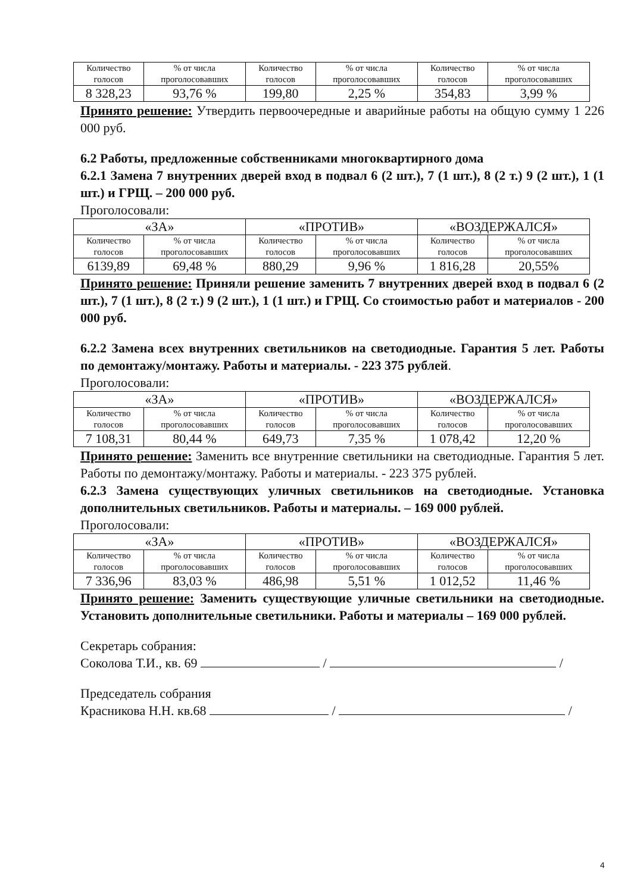| Количество голосов | % от числа проголосовавших | Количество голосов | % от числа проголосовавших | Количество голосов | % от числа проголосовавших |
| 8 328,23 | 93,76 % | 199,80 | 2,25 % | 354,83 | 3,99 % |
Принято решение: Утвердить первоочередные и аварийные работы на общую сумму 1 226 000 руб.
6.2 Работы, предложенные собственниками многоквартирного дома
6.2.1 Замена 7 внутренних дверей вход в подвал 6 (2 шт.), 7 (1 шт.), 8 (2 т.) 9 (2 шт.), 1 (1 шт.) и ГРЩ. – 200 000 руб.
Проголосовали:
| «ЗА» | | «ПРОТИВ» | | «ВОЗДЕРЖАЛСЯ» | |
| Количество голосов | % от числа проголосовавших | Количество голосов | % от числа проголосовавших | Количество голосов | % от числа проголосовавших |
| 6139,89 | 69,48 % | 880,29 | 9,96 % | 1 816,28 | 20,55% |
Принято решение: Приняли решение заменить 7 внутренних дверей вход в подвал 6 (2 шт.), 7 (1 шт.), 8 (2 т.) 9 (2 шт.), 1 (1 шт.) и ГРЩ. Со стоимостью работ и материалов - 200 000 руб.
6.2.2 Замена всех внутренних светильников на светодиодные. Гарантия 5 лет. Работы по демонтажу/монтажу. Работы и материалы. - 223 375 рублей.
Проголосовали:
| «ЗА» | | «ПРОТИВ» | | «ВОЗДЕРЖАЛСЯ» | |
| Количество голосов | % от числа проголосовавших | Количество голосов | % от числа проголосовавших | Количество голосов | % от числа проголосовавших |
| 7 108,31 | 80,44 % | 649,73 | 7,35 % | 1 078,42 | 12,20 % |
Принято решение: Заменить все внутренние светильники на светодиодные. Гарантия 5 лет. Работы по демонтажу/монтажу. Работы и материалы. - 223 375 рублей.
6.2.3 Замена существующих уличных светильников на светодиодные. Установка дополнительных светильников. Работы и материалы. – 169 000 рублей.
Проголосовали:
| «ЗА» | | «ПРОТИВ» | | «ВОЗДЕРЖАЛСЯ» | |
| Количество голосов | % от числа проголосовавших | Количество голосов | % от числа проголосовавших | Количество голосов | % от числа проголосовавших |
| 7 336,96 | 83,03 % | 486,98 | 5,51 % | 1 012,52 | 11,46 % |
Принято решение: Заменить существующие уличные светильники на светодиодные. Установить дополнительные светильники. Работы и материалы – 169 000 рублей.
Секретарь собрания:
Соколова Т.И., кв. 69 / /
Председатель собрания
Красникова Н.Н. кв.68 / /
4